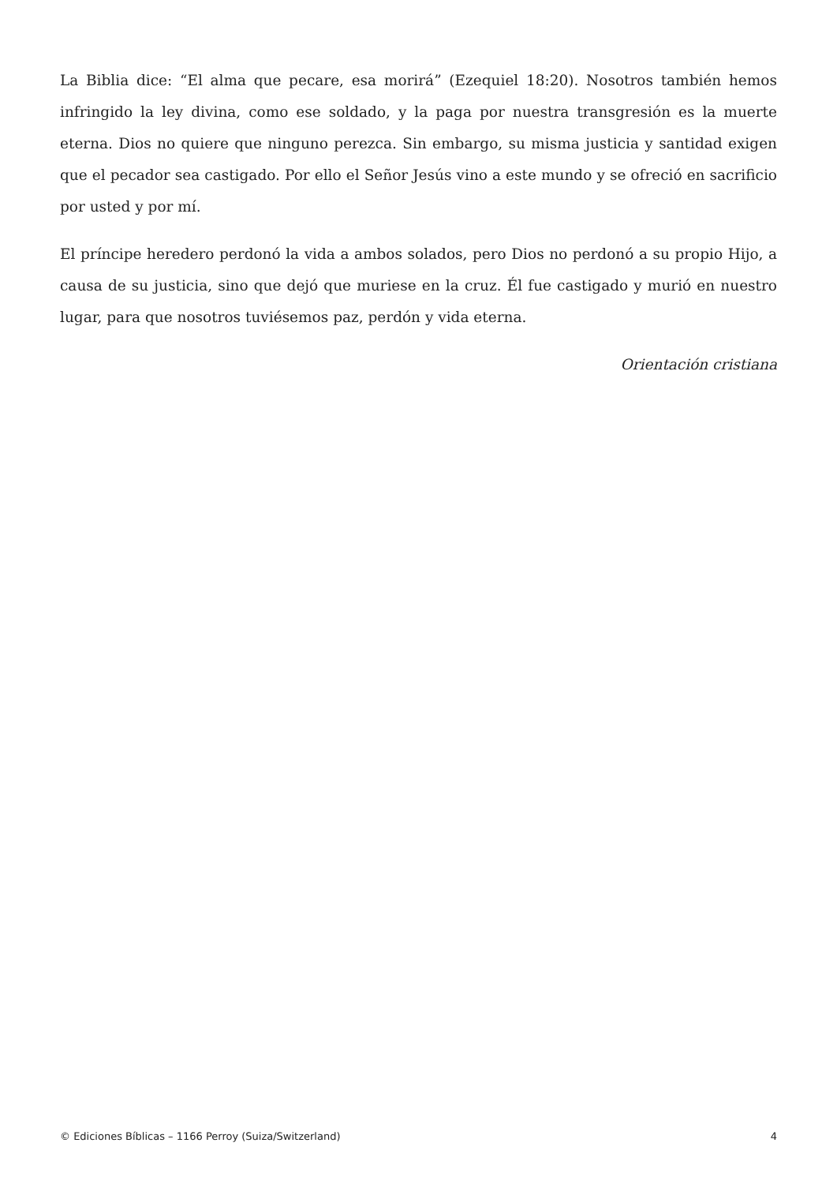La Biblia dice: “El alma que pecare, esa morirá” (Ezequiel 18:20). Nosotros también hemos infringido la ley divina, como ese soldado, y la paga por nuestra transgresión es la muerte eterna. Dios no quiere que ninguno perezca. Sin embargo, su misma justicia y santidad exigen que el pecador sea castigado. Por ello el Señor Jesús vino a este mundo y se ofreció en sacrificio por usted y por mí.
El príncipe heredero perdonó la vida a ambos solados, pero Dios no perdonó a su propio Hijo, a causa de su justicia, sino que dejó que muriese en la cruz. Él fue castigado y murió en nuestro lugar, para que nosotros tuviésemos paz, perdón y vida eterna.
Orientación cristiana
© Ediciones Bíblicas – 1166 Perroy (Suiza/Switzerland) 4